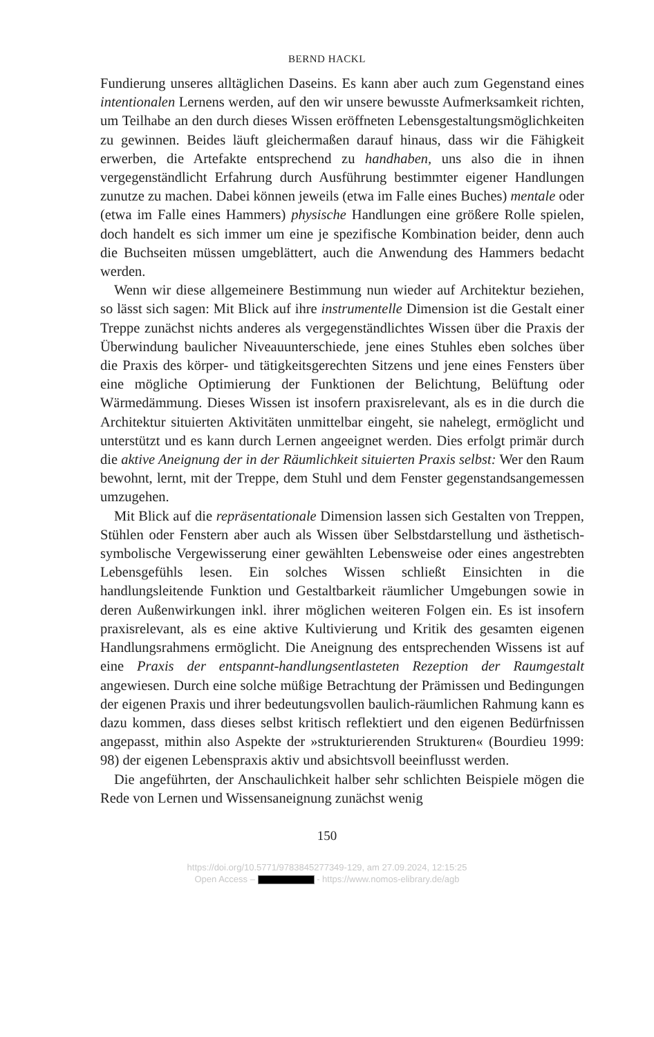BERND HACKL
Fundierung unseres alltäglichen Daseins. Es kann aber auch zum Gegenstand eines intentionalen Lernens werden, auf den wir unsere bewusste Aufmerksamkeit richten, um Teilhabe an den durch dieses Wissen eröffneten Lebensgestaltungsmöglichkeiten zu gewinnen. Beides läuft gleichermaßen darauf hinaus, dass wir die Fähigkeit erwerben, die Artefakte entsprechend zu handhaben, uns also die in ihnen vergegenständlicht Erfahrung durch Ausführung bestimmter eigener Handlungen zunutze zu machen. Dabei können jeweils (etwa im Falle eines Buches) mentale oder (etwa im Falle eines Hammers) physische Handlungen eine größere Rolle spielen, doch handelt es sich immer um eine je spezifische Kombination beider, denn auch die Buchseiten müssen umgeblättert, auch die Anwendung des Hammers bedacht werden.
Wenn wir diese allgemeinere Bestimmung nun wieder auf Architektur beziehen, so lässt sich sagen: Mit Blick auf ihre instrumentelle Dimension ist die Gestalt einer Treppe zunächst nichts anderes als vergegenständlichtes Wissen über die Praxis der Überwindung baulicher Niveauunterschiede, jene eines Stuhles eben solches über die Praxis des körper- und tätigkeitsgerechten Sitzens und jene eines Fensters über eine mögliche Optimierung der Funktionen der Belichtung, Belüftung oder Wärmedämmung. Dieses Wissen ist insofern praxisrelevant, als es in die durch die Architektur situierten Aktivitäten unmittelbar eingeht, sie nahelegt, ermöglicht und unterstützt und es kann durch Lernen angeeignet werden. Dies erfolgt primär durch die aktive Aneignung der in der Räumlichkeit situierten Praxis selbst: Wer den Raum bewohnt, lernt, mit der Treppe, dem Stuhl und dem Fenster gegenstandsangemessen umzugehen.
Mit Blick auf die repräsentationale Dimension lassen sich Gestalten von Treppen, Stühlen oder Fenstern aber auch als Wissen über Selbstdarstellung und ästhetisch-symbolische Vergewisserung einer gewählten Lebensweise oder eines angestrebten Lebensgefühls lesen. Ein solches Wissen schließt Einsichten in die handlungsleitende Funktion und Gestaltbarkeit räumlicher Umgebungen sowie in deren Außenwirkungen inkl. ihrer möglichen weiteren Folgen ein. Es ist insofern praxisrelevant, als es eine aktive Kultivierung und Kritik des gesamten eigenen Handlungsrahmens ermöglicht. Die Aneignung des entsprechenden Wissens ist auf eine Praxis der entspannt-handlungsentlasteten Rezeption der Raumgestalt angewiesen. Durch eine solche müßige Betrachtung der Prämissen und Bedingungen der eigenen Praxis und ihrer bedeutungsvollen baulich-räumlichen Rahmung kann es dazu kommen, dass dieses selbst kritisch reflektiert und den eigenen Bedürfnissen angepasst, mithin also Aspekte der »strukturierenden Strukturen« (Bourdieu 1999: 98) der eigenen Lebenspraxis aktiv und absichtsvoll beeinflusst werden.
Die angeführten, der Anschaulichkeit halber sehr schlichten Beispiele mögen die Rede von Lernen und Wissensaneignung zunächst wenig
150
https://doi.org/10.5771/9783845277349-129, am 27.09.2024, 12:15:25
Open Access – - https://www.nomos-elibrary.de/agb